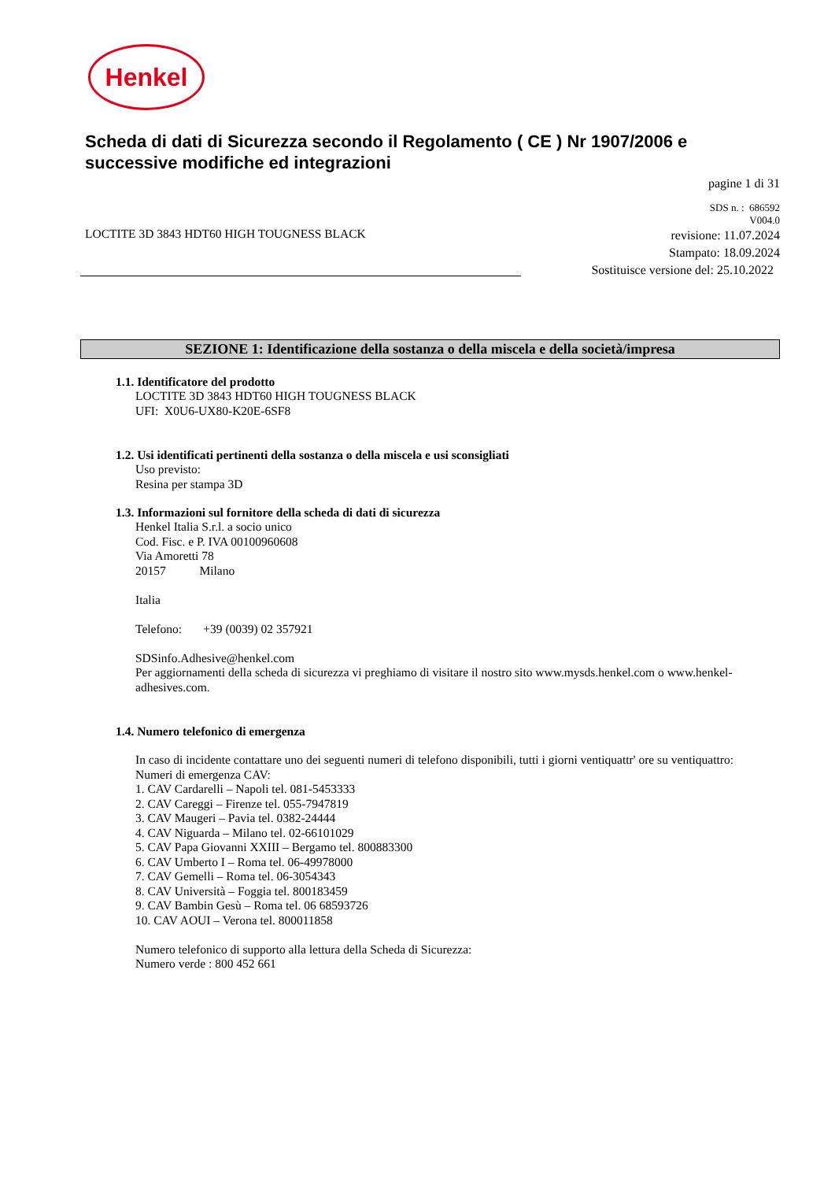Henkel
Scheda di dati di Sicurezza secondo il Regolamento ( CE ) Nr 1907/2006 e successive modifiche ed integrazioni
pagine 1 di 31
LOCTITE 3D 3843 HDT60 HIGH TOUGNESS BLACK
SDS n. : 686592
V004.0
revisione: 11.07.2024
Stampato: 18.09.2024
Sostituisce versione del: 25.10.2022
SEZIONE 1: Identificazione della sostanza o della miscela e della società/impresa
1.1. Identificatore del prodotto
LOCTITE 3D 3843 HDT60 HIGH TOUGNESS BLACK
UFI: X0U6-UX80-K20E-6SF8
1.2. Usi identificati pertinenti della sostanza o della miscela e usi sconsigliati
Uso previsto:
Resina per stampa 3D
1.3. Informazioni sul fornitore della scheda di dati di sicurezza
Henkel Italia S.r.l. a socio unico
Cod. Fisc. e P. IVA 00100960608
Via Amoretti 78
20157 Milano
Italia
Telefono: +39 (0039) 02 357921
SDSinfo.Adhesive@henkel.com
Per aggiornamenti della scheda di sicurezza vi preghiamo di visitare il nostro sito www.mysds.henkel.com o www.henkel-adhesives.com.
1.4. Numero telefonico di emergenza
In caso di incidente contattare uno dei seguenti numeri di telefono disponibili, tutti i giorni ventiquattr' ore su ventiquattro:
Numeri di emergenza CAV:
1. CAV Cardarelli – Napoli tel. 081-5453333
2. CAV Careggi – Firenze tel. 055-7947819
3. CAV Maugeri – Pavia tel. 0382-24444
4. CAV Niguarda – Milano tel. 02-66101029
5. CAV Papa Giovanni XXIII – Bergamo tel. 800883300
6. CAV Umberto I – Roma tel. 06-49978000
7. CAV Gemelli – Roma tel. 06-3054343
8. CAV Università – Foggia tel. 800183459
9. CAV Bambin Gesù – Roma tel. 06 68593726
10. CAV AOUI – Verona tel. 800011858
Numero telefonico di supporto alla lettura della Scheda di Sicurezza:
Numero verde : 800 452 661